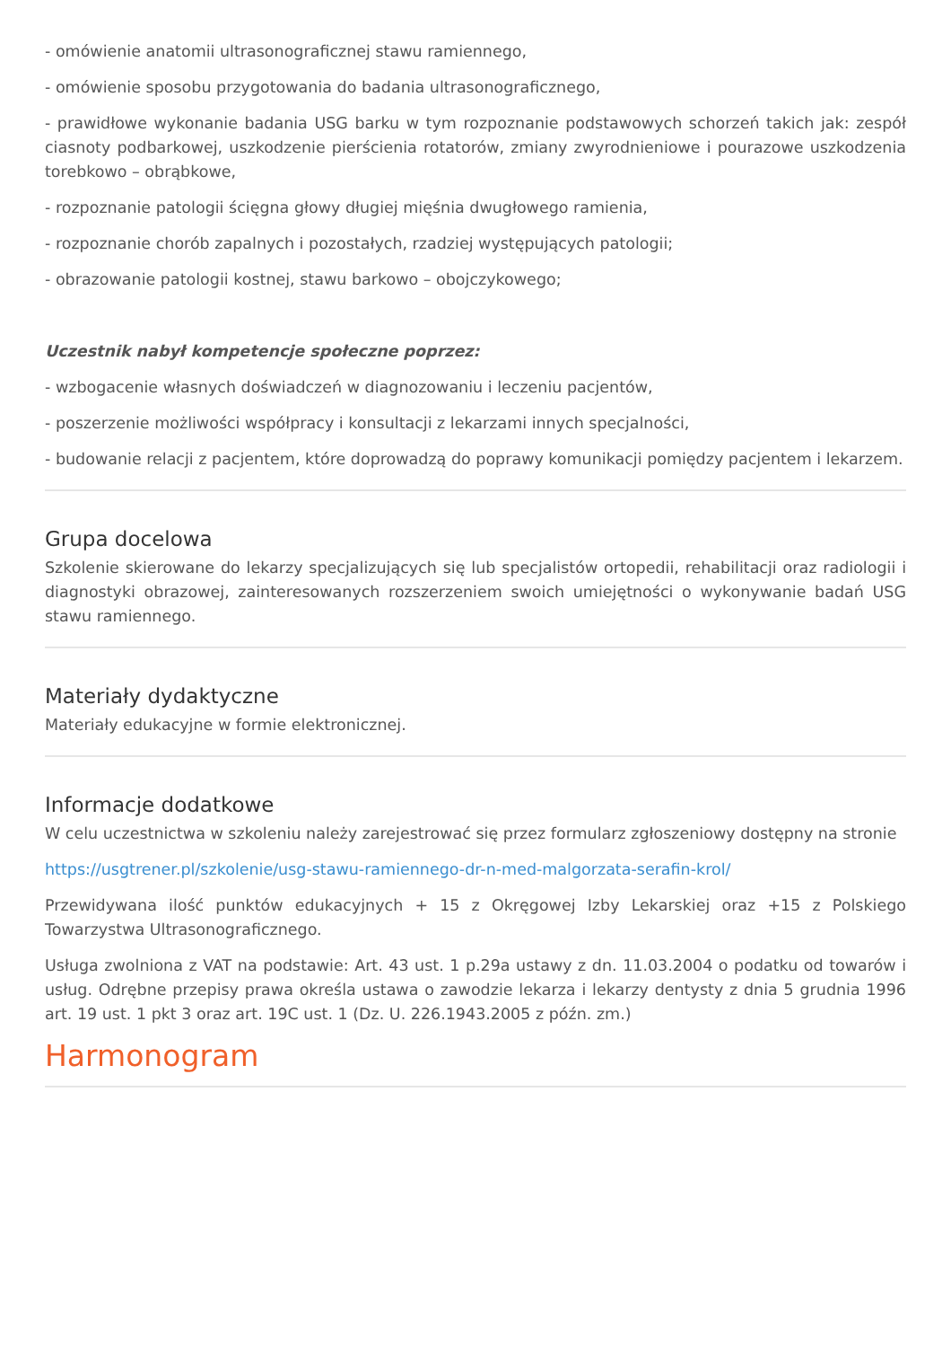- omówienie anatomii ultrasonograficznej stawu ramiennego,
- omówienie sposobu przygotowania do badania ultrasonograficznego,
- prawidłowe wykonanie badania USG barku w tym rozpoznanie podstawowych schorzeń takich jak: zespół ciasnoty podbarkowej, uszkodzenie pierścienia rotatorów, zmiany zwyrodnieniowe i pourazowe uszkodzenia torebkowo – obrąbkowe,
- rozpoznanie patologii ścięgna głowy długiej mięśnia dwugłowego ramienia,
- rozpoznanie chorób zapalnych i pozostałych, rzadziej występujących patologii;
- obrazowanie patologii kostnej, stawu barkowo – obojczykowego;
Uczestnik nabył kompetencje społeczne poprzez:
- wzbogacenie własnych doświadczeń w diagnozowaniu i leczeniu pacjentów,
- poszerzenie możliwości współpracy i konsultacji z lekarzami innych specjalności,
- budowanie relacji z pacjentem, które doprowadzą do poprawy komunikacji pomiędzy pacjentem i lekarzem.
Grupa docelowa
Szkolenie skierowane do lekarzy specjalizujących się lub specjalistów ortopedii, rehabilitacji oraz radiologii i diagnostyki obrazowej, zainteresowanych rozszerzeniem swoich umiejętności o wykonywanie badań USG stawu ramiennego.
Materiały dydaktyczne
Materiały edukacyjne w formie elektronicznej.
Informacje dodatkowe
W celu uczestnictwa w szkoleniu należy zarejestrować się przez formularz zgłoszeniowy dostępny na stronie
https://usgtrener.pl/szkolenie/usg-stawu-ramiennego-dr-n-med-malgorzata-serafin-krol/
Przewidywana ilość punktów edukacyjnych + 15 z Okręgowej Izby Lekarskiej oraz +15 z Polskiego Towarzystwa Ultrasonograficznego.
Usługa zwolniona z VAT na podstawie: Art. 43 ust. 1 p.29a ustawy z dn. 11.03.2004 o podatku od towarów i usług. Odrębne przepisy prawa określa ustawa o zawodzie lekarza i lekarzy dentysty z dnia 5 grudnia 1996 art. 19 ust. 1 pkt 3 oraz art. 19C ust. 1 (Dz. U. 226.1943.2005 z późn. zm.)
Harmonogram